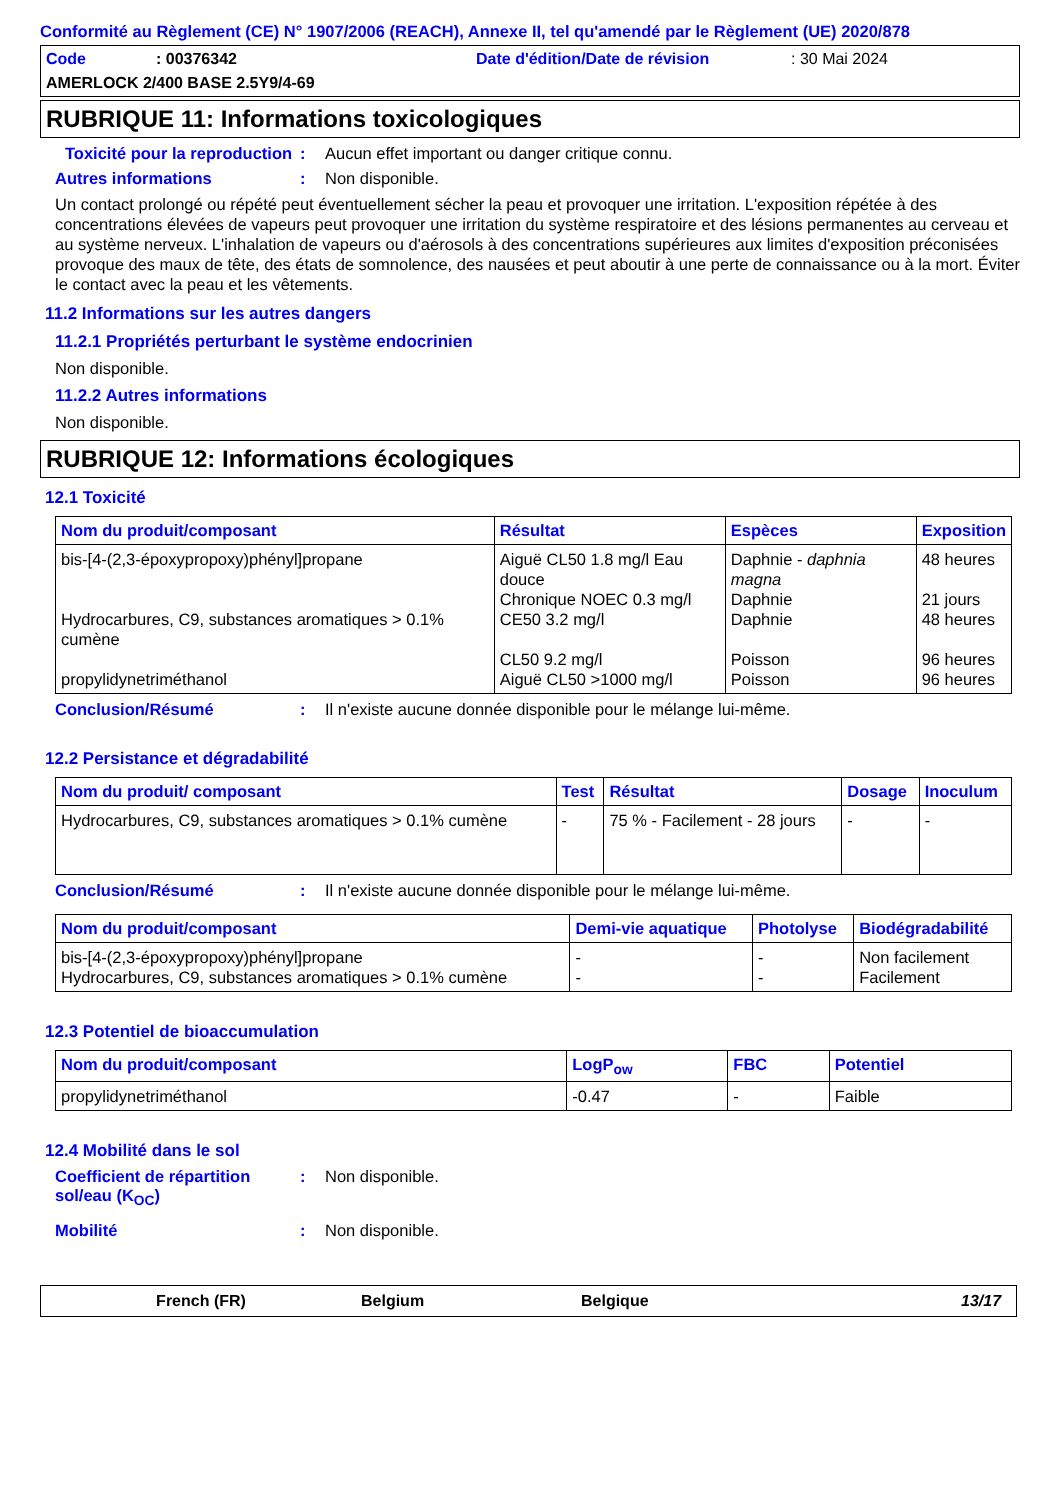Conformité au Règlement (CE) N° 1907/2006 (REACH), Annexe II, tel qu'amendé par le Règlement (UE) 2020/878
Code: 00376342 Date d'édition/Date de révision: 30 Mai 2024
AMERLOCK 2/400 BASE 2.5Y9/4-69
RUBRIQUE 11: Informations toxicologiques
Toxicité pour la reproduction: Aucun effet important ou danger critique connu.
Autres informations: Non disponible.
Un contact prolongé ou répété peut éventuellement sécher la peau et provoquer une irritation. L'exposition répétée à des concentrations élevées de vapeurs peut provoquer une irritation du système respiratoire et des lésions permanentes au cerveau et au système nerveux. L'inhalation de vapeurs ou d'aérosols à des concentrations supérieures aux limites d'exposition préconisées provoque des maux de tête, des états de somnolence, des nausées et peut aboutir à une perte de connaissance ou à la mort. Éviter le contact avec la peau et les vêtements.
11.2 Informations sur les autres dangers
11.2.1 Propriétés perturbant le système endocrinien
Non disponible.
11.2.2 Autres informations
Non disponible.
RUBRIQUE 12: Informations écologiques
12.1 Toxicité
| Nom du produit/composant | Résultat | Espèces | Exposition |
| --- | --- | --- | --- |
| bis-[4-(2,3-époxypropoxy)phényl]propane Hydrocarbures, C9, substances aromatiques > 0.1% cumène propylidynetriméthanol | Aiguë CL50 1.8 mg/l Eau douce Chronique NOEC 0.3 mg/l CE50 3.2 mg/l CL50 9.2 mg/l Aiguë CL50 >1000 mg/l | Daphnie - daphnia magna Daphnie Daphnie Poisson Poisson | 48 heures 21 jours 48 heures 96 heures 96 heures |
Conclusion/Résumé: Il n'existe aucune donnée disponible pour le mélange lui-même.
12.2 Persistance et dégradabilité
| Nom du produit/ composant | Test | Résultat | Dosage | Inoculum |
| --- | --- | --- | --- | --- |
| Hydrocarbures, C9, substances aromatiques > 0.1% cumène | - | 75 % - Facilement - 28 jours | - | - |
Conclusion/Résumé: Il n'existe aucune donnée disponible pour le mélange lui-même.
| Nom du produit/composant | Demi-vie aquatique | Photolyse | Biodégradabilité |
| --- | --- | --- | --- |
| bis-[4-(2,3-époxypropoxy)phényl]propane Hydrocarbures, C9, substances aromatiques > 0.1% cumène | - - | - - | Non facilement Facilement |
12.3 Potentiel de bioaccumulation
| Nom du produit/composant | LogP<sub>ow</sub> | FBC | Potentiel |
| --- | --- | --- | --- |
| propylidynetriméthanol | -0.47 | - | Faible |
12.4 Mobilité dans le sol
Coefficient de répartition sol/eau (K<sub>OC</sub>): Non disponible.
Mobilité: Non disponible.
French (FR) Belgium Belgique 13/17